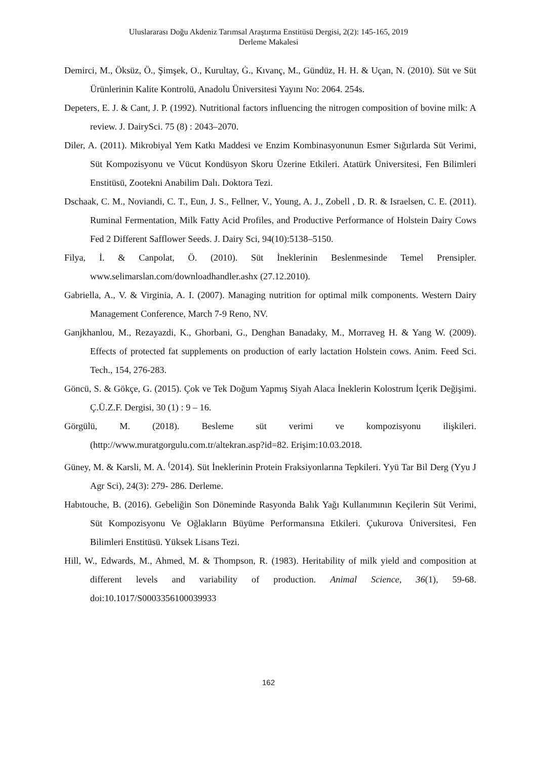Uluslararası Doğu Akdeniz Tarımsal Araştırma Enstitüsü Dergisi, 2(2): 145-165, 2019
Derleme Makalesi
Demirci, M., Öksüz, Ö., Şimşek, O., Kurultay, Ġ., Kıvanç, M., Gündüz, H. H. & Uçan, N. (2010). Süt ve Süt Ürünlerinin Kalite Kontrolü, Anadolu Üniversitesi Yayını No: 2064. 254s.
Depeters, E. J. & Cant, J. P. (1992). Nutritional factors influencing the nitrogen composition of bovine milk: A review. J. DairySci. 75 (8) : 2043–2070.
Diler, A. (2011). Mikrobiyal Yem Katkı Maddesi ve Enzim Kombinasyonunun Esmer Sığırlarda Süt Verimi, Süt Kompozisyonu ve Vücut Kondüsyon Skoru Üzerine Etkileri. Atatürk Üniversitesi, Fen Bilimleri Enstitüsü, Zootekni Anabilim Dalı. Doktora Tezi.
Dschaak, C. M., Noviandi, C. T., Eun, J. S., Fellner, V., Young, A. J., Zobell , D. R. & Israelsen, C. E. (2011). Ruminal Fermentation, Milk Fatty Acid Profiles, and Productive Performance of Holstein Dairy Cows Fed 2 Different Safflower Seeds. J. Dairy Sci, 94(10):5138–5150.
Filya, İ. & Canpolat, Ö. (2010). Süt İneklerinin Beslenmesinde Temel Prensipler. www.selimarslan.com/downloadhandler.ashx (27.12.2010).
Gabriella, A., V. & Virginia, A. I. (2007). Managing nutrition for optimal milk components. Western Dairy Management Conference, March 7-9 Reno, NV.
Ganjkhanlou, M., Rezayazdi, K., Ghorbani, G., Denghan Banadaky, M., Morraveg H. & Yang W. (2009). Effects of protected fat supplements on production of early lactation Holstein cows. Anim. Feed Sci. Tech., 154, 276-283.
Göncü, S. & Gökçe, G. (2015). Çok ve Tek Doğum Yapmış Siyah Alaca İneklerin Kolostrum İçerik Değişimi. Ç.Ü.Z.F. Dergisi, 30 (1) : 9 – 16.
Görgülü, M. (2018). Besleme süt verimi ve kompozisyonu ilişkileri. (http://www.muratgorgulu.com.tr/altekran.asp?id=82. Erişim:10.03.2018.
Güney, M. & Karsli, M. A. <sup>(</sup>2014). Süt İneklerinin Protein Fraksiyonlarına Tepkileri. Yyü Tar Bil Derg (Yyu J Agr Sci), 24(3): 279- 286. Derleme.
Habıtouche, B. (2016). Gebeliğin Son Döneminde Rasyonda Balık Yağı Kullanımının Keçilerin Süt Verimi, Süt Kompozisyonu Ve Oğlakların Büyüme Performansına Etkileri. Çukurova Üniversitesi, Fen Bilimleri Enstitüsü. Yüksek Lisans Tezi.
Hill, W., Edwards, M., Ahmed, M. & Thompson, R. (1983). Heritability of milk yield and composition at different levels and variability of production. Animal Science, 36(1), 59-68. doi:10.1017/S0003356100039933
162